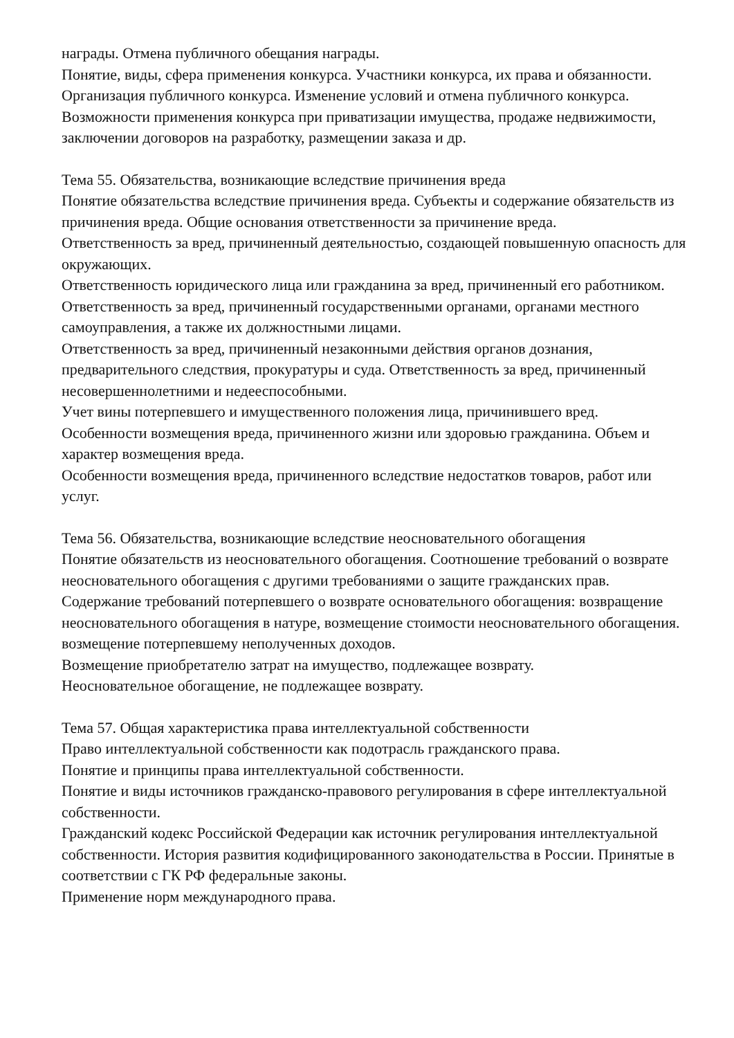награды. Отмена публичного обещания награды.
Понятие, виды, сфера применения конкурса. Участники конкурса, их права и обязанности. Организация публичного конкурса. Изменение условий и отмена публичного конкурса. Возможности применения конкурса при приватизации имущества, продаже недвижимости, заключении договоров на разработку, размещении заказа и др.
Тема 55. Обязательства, возникающие вследствие причинения вреда
Понятие обязательства вследствие причинения вреда. Субъекты и содержание обязательств из причинения вреда. Общие основания ответственности за причинение вреда.
Ответственность за вред, причиненный деятельностью, создающей повышенную опасность для окружающих.
Ответственность юридического лица или гражданина за вред, причиненный его работником. Ответственность за вред, причиненный государственными органами, органами местного самоуправления, а также их должностными лицами.
Ответственность за вред, причиненный незаконными действия органов дознания, предварительного следствия, прокуратуры и суда. Ответственность за вред, причиненный несовершеннолетними и недееспособными.
Учет вины потерпевшего и имущественного положения лица, причинившего вред.
Особенности возмещения вреда, причиненного жизни или здоровью гражданина. Объем и характер возмещения вреда.
Особенности возмещения вреда, причиненного вследствие недостатков товаров, работ или услуг.
Тема 56. Обязательства, возникающие вследствие неосновательного обогащения
Понятие обязательств из неосновательного обогащения. Соотношение требований о возврате неосновательного обогащения с другими требованиями о защите гражданских прав.
Содержание требований потерпевшего о возврате основательного обогащения: возвращение неосновательного обогащения в натуре, возмещение стоимости неосновательного обогащения. возмещение потерпевшему неполученных доходов.
Возмещение приобретателю затрат на имущество, подлежащее возврату.
Неосновательное обогащение, не подлежащее возврату.
Тема 57. Общая характеристика права интеллектуальной собственности
Право интеллектуальной собственности как подотрасль гражданского права.
Понятие и принципы права интеллектуальной собственности.
Понятие и виды источников гражданско-правового регулирования в сфере интеллектуальной собственности.
Гражданский кодекс Российской Федерации как источник регулирования интеллектуальной собственности. История развития кодифицированного законодательства в России. Принятые в соответствии с ГК РФ федеральные законы.
Применение норм международного права.